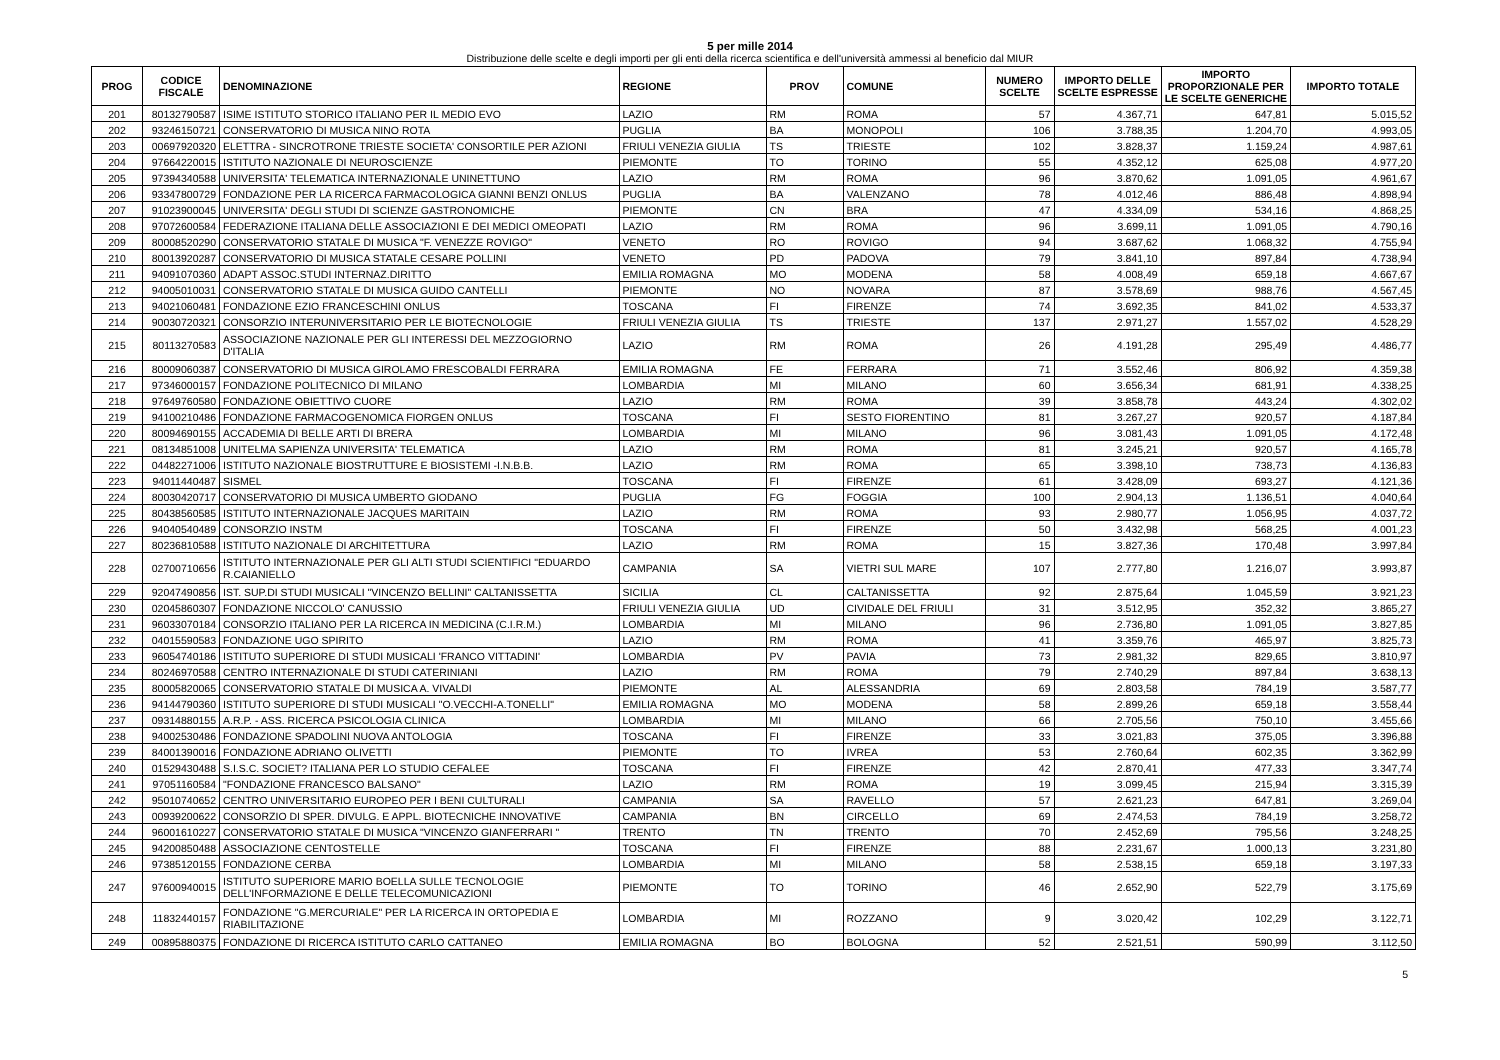5 per mille 2014
Distribuzione delle scelte e degli importi per gli enti della ricerca scientifica e dell'università ammessi al beneficio dal MIUR
| PROG | CODICE FISCALE | DENOMINAZIONE | REGIONE | PROV | COMUNE | NUMERO SCELTE | IMPORTO DELLE SCELTE ESPRESSE | IMPORTO PROPORZIONALE PER LE SCELTE GENERICHE | IMPORTO TOTALE |
| --- | --- | --- | --- | --- | --- | --- | --- | --- | --- |
| 201 | 80132790587 | ISIME ISTITUTO STORICO ITALIANO PER IL MEDIO EVO | LAZIO | RM | ROMA | 57 | 4.367,71 | 647,81 | 5.015,52 |
| 202 | 93246150721 | CONSERVATORIO DI MUSICA NINO ROTA | PUGLIA | BA | MONOPOLI | 106 | 3.788,35 | 1.204,70 | 4.993,05 |
| 203 | 00697920320 | ELETTRA - SINCROTRONE TRIESTE SOCIETA' CONSORTILE PER AZIONI | FRIULI VENEZIA GIULIA | TS | TRIESTE | 102 | 3.828,37 | 1.159,24 | 4.987,61 |
| 204 | 97664220015 | ISTITUTO NAZIONALE DI NEUROSCIENZE | PIEMONTE | TO | TORINO | 55 | 4.352,12 | 625,08 | 4.977,20 |
| 205 | 97394340588 | UNIVERSITA' TELEMATICA INTERNAZIONALE UNINETTUNO | LAZIO | RM | ROMA | 96 | 3.870,62 | 1.091,05 | 4.961,67 |
| 206 | 93347800729 | FONDAZIONE PER LA RICERCA FARMACOLOGICA GIANNI BENZI ONLUS | PUGLIA | BA | VALENZANO | 78 | 4.012,46 | 886,48 | 4.898,94 |
| 207 | 91023900045 | UNIVERSITA' DEGLI STUDI DI SCIENZE GASTRONOMICHE | PIEMONTE | CN | BRA | 47 | 4.334,09 | 534,16 | 4.868,25 |
| 208 | 97072600584 | FEDERAZIONE ITALIANA DELLE ASSOCIAZIONI E DEI MEDICI OMEOPATI | LAZIO | RM | ROMA | 96 | 3.699,11 | 1.091,05 | 4.790,16 |
| 209 | 80008520290 | CONSERVATORIO STATALE DI MUSICA "F. VENEZZE ROVIGO" | VENETO | RO | ROVIGO | 94 | 3.687,62 | 1.068,32 | 4.755,94 |
| 210 | 80013920287 | CONSERVATORIO DI MUSICA STATALE CESARE POLLINI | VENETO | PD | PADOVA | 79 | 3.841,10 | 897,84 | 4.738,94 |
| 211 | 94091070360 | ADAPT ASSOC.STUDI INTERNAZ.DIRITTO | EMILIA ROMAGNA | MO | MODENA | 58 | 4.008,49 | 659,18 | 4.667,67 |
| 212 | 94005010031 | CONSERVATORIO STATALE DI MUSICA GUIDO CANTELLI | PIEMONTE | NO | NOVARA | 87 | 3.578,69 | 988,76 | 4.567,45 |
| 213 | 94021060481 | FONDAZIONE EZIO FRANCESCHINI ONLUS | TOSCANA | FI | FIRENZE | 74 | 3.692,35 | 841,02 | 4.533,37 |
| 214 | 90030720321 | CONSORZIO INTERUNIVERSITARIO PER LE BIOTECNOLOGIE | FRIULI VENEZIA GIULIA | TS | TRIESTE | 137 | 2.971,27 | 1.557,02 | 4.528,29 |
| 215 | 80113270583 | ASSOCIAZIONE NAZIONALE PER GLI INTERESSI DEL MEZZOGIORNO D'ITALIA | LAZIO | RM | ROMA | 26 | 4.191,28 | 295,49 | 4.486,77 |
| 216 | 80009060387 | CONSERVATORIO DI MUSICA GIROLAMO FRESCOBALDI FERRARA | EMILIA ROMAGNA | FE | FERRARA | 71 | 3.552,46 | 806,92 | 4.359,38 |
| 217 | 97346000157 | FONDAZIONE POLITECNICO DI MILANO | LOMBARDIA | MI | MILANO | 60 | 3.656,34 | 681,91 | 4.338,25 |
| 218 | 97649760580 | FONDAZIONE OBIETTIVO CUORE | LAZIO | RM | ROMA | 39 | 3.858,78 | 443,24 | 4.302,02 |
| 219 | 94100210486 | FONDAZIONE FARMACOGENOMICA FIORGEN ONLUS | TOSCANA | FI | SESTO FIORENTINO | 81 | 3.267,27 | 920,57 | 4.187,84 |
| 220 | 80094690155 | ACCADEMIA DI BELLE ARTI DI BRERA | LOMBARDIA | MI | MILANO | 96 | 3.081,43 | 1.091,05 | 4.172,48 |
| 221 | 08134851008 | UNITELMA SAPIENZA UNIVERSITA' TELEMATICA | LAZIO | RM | ROMA | 81 | 3.245,21 | 920,57 | 4.165,78 |
| 222 | 04482271006 | ISTITUTO NAZIONALE BIOSTRUTTURE E BIOSISTEMI -I.N.B.B. | LAZIO | RM | ROMA | 65 | 3.398,10 | 738,73 | 4.136,83 |
| 223 | 94011440487 | SISMEL | TOSCANA | FI | FIRENZE | 61 | 3.428,09 | 693,27 | 4.121,36 |
| 224 | 80030420717 | CONSERVATORIO DI MUSICA UMBERTO GIODANO | PUGLIA | FG | FOGGIA | 100 | 2.904,13 | 1.136,51 | 4.040,64 |
| 225 | 80438560585 | ISTITUTO INTERNAZIONALE JACQUES MARITAIN | LAZIO | RM | ROMA | 93 | 2.980,77 | 1.056,95 | 4.037,72 |
| 226 | 94040540489 | CONSORZIO INSTM | TOSCANA | FI | FIRENZE | 50 | 3.432,98 | 568,25 | 4.001,23 |
| 227 | 80236810588 | ISTITUTO NAZIONALE DI ARCHITETTURA | LAZIO | RM | ROMA | 15 | 3.827,36 | 170,48 | 3.997,84 |
| 228 | 02700710656 | ISTITUTO INTERNAZIONALE PER GLI ALTI STUDI SCIENTIFICI "EDUARDO R.CAIANIELLO | CAMPANIA | SA | VIETRI SUL MARE | 107 | 2.777,80 | 1.216,07 | 3.993,87 |
| 229 | 92047490856 | IST. SUP.DI STUDI MUSICALI "VINCENZO BELLINI" CALTANISSETTA | SICILIA | CL | CALTANISSETTA | 92 | 2.875,64 | 1.045,59 | 3.921,23 |
| 230 | 02045860307 | FONDAZIONE NICCOLO' CANUSSIO | FRIULI VENEZIA GIULIA | UD | CIVIDALE DEL FRIULI | 31 | 3.512,95 | 352,32 | 3.865,27 |
| 231 | 96033070184 | CONSORZIO ITALIANO PER LA RICERCA IN MEDICINA (C.I.R.M.) | LOMBARDIA | MI | MILANO | 96 | 2.736,80 | 1.091,05 | 3.827,85 |
| 232 | 04015590583 | FONDAZIONE UGO SPIRITO | LAZIO | RM | ROMA | 41 | 3.359,76 | 465,97 | 3.825,73 |
| 233 | 96054740186 | ISTITUTO SUPERIORE DI STUDI MUSICALI 'FRANCO VITTADINI' | LOMBARDIA | PV | PAVIA | 73 | 2.981,32 | 829,65 | 3.810,97 |
| 234 | 80246970588 | CENTRO INTERNAZIONALE DI STUDI CATERINIANI | LAZIO | RM | ROMA | 79 | 2.740,29 | 897,84 | 3.638,13 |
| 235 | 80005820065 | CONSERVATORIO STATALE DI MUSICA A. VIVALDI | PIEMONTE | AL | ALESSANDRIA | 69 | 2.803,58 | 784,19 | 3.587,77 |
| 236 | 94144790360 | ISTITUTO SUPERIORE DI STUDI MUSICALI "O.VECCHI-A.TONELLI" | EMILIA ROMAGNA | MO | MODENA | 58 | 2.899,26 | 659,18 | 3.558,44 |
| 237 | 09314880155 | A.R.P. - ASS. RICERCA PSICOLOGIA CLINICA | LOMBARDIA | MI | MILANO | 66 | 2.705,56 | 750,10 | 3.455,66 |
| 238 | 94002530486 | FONDAZIONE SPADOLINI NUOVA ANTOLOGIA | TOSCANA | FI | FIRENZE | 33 | 3.021,83 | 375,05 | 3.396,88 |
| 239 | 84001390016 | FONDAZIONE ADRIANO OLIVETTI | PIEMONTE | TO | IVREA | 53 | 2.760,64 | 602,35 | 3.362,99 |
| 240 | 01529430488 | S.I.S.C. SOCIET? ITALIANA PER LO STUDIO CEFALEE | TOSCANA | FI | FIRENZE | 42 | 2.870,41 | 477,33 | 3.347,74 |
| 241 | 97051160584 | "FONDAZIONE FRANCESCO BALSANO" | LAZIO | RM | ROMA | 19 | 3.099,45 | 215,94 | 3.315,39 |
| 242 | 95010740652 | CENTRO UNIVERSITARIO EUROPEO PER I BENI CULTURALI | CAMPANIA | SA | RAVELLO | 57 | 2.621,23 | 647,81 | 3.269,04 |
| 243 | 00939200622 | CONSORZIO DI SPER. DIVULG. E APPL. BIOTECNICHE INNOVATIVE | CAMPANIA | BN | CIRCELLO | 69 | 2.474,53 | 784,19 | 3.258,72 |
| 244 | 96001610227 | CONSERVATORIO STATALE DI MUSICA "VINCENZO GIANFERRARI " | TRENTO | TN | TRENTO | 70 | 2.452,69 | 795,56 | 3.248,25 |
| 245 | 94200850488 | ASSOCIAZIONE CENTOSTELLE | TOSCANA | FI | FIRENZE | 88 | 2.231,67 | 1.000,13 | 3.231,80 |
| 246 | 97385120155 | FONDAZIONE CERBA | LOMBARDIA | MI | MILANO | 58 | 2.538,15 | 659,18 | 3.197,33 |
| 247 | 97600940015 | ISTITUTO SUPERIORE MARIO BOELLA SULLE TECNOLOGIE DELL'INFORMAZIONE E DELLE TELECOMUNICAZIONI | PIEMONTE | TO | TORINO | 46 | 2.652,90 | 522,79 | 3.175,69 |
| 248 | 11832440157 | FONDAZIONE "G.MERCURIALE" PER LA RICERCA IN ORTOPEDIA E RIABILITAZIONE | LOMBARDIA | MI | ROZZANO | 9 | 3.020,42 | 102,29 | 3.122,71 |
| 249 | 00895880375 | FONDAZIONE DI RICERCA ISTITUTO CARLO CATTANEO | EMILIA ROMAGNA | BO | BOLOGNA | 52 | 2.521,51 | 590,99 | 3.112,50 |
5